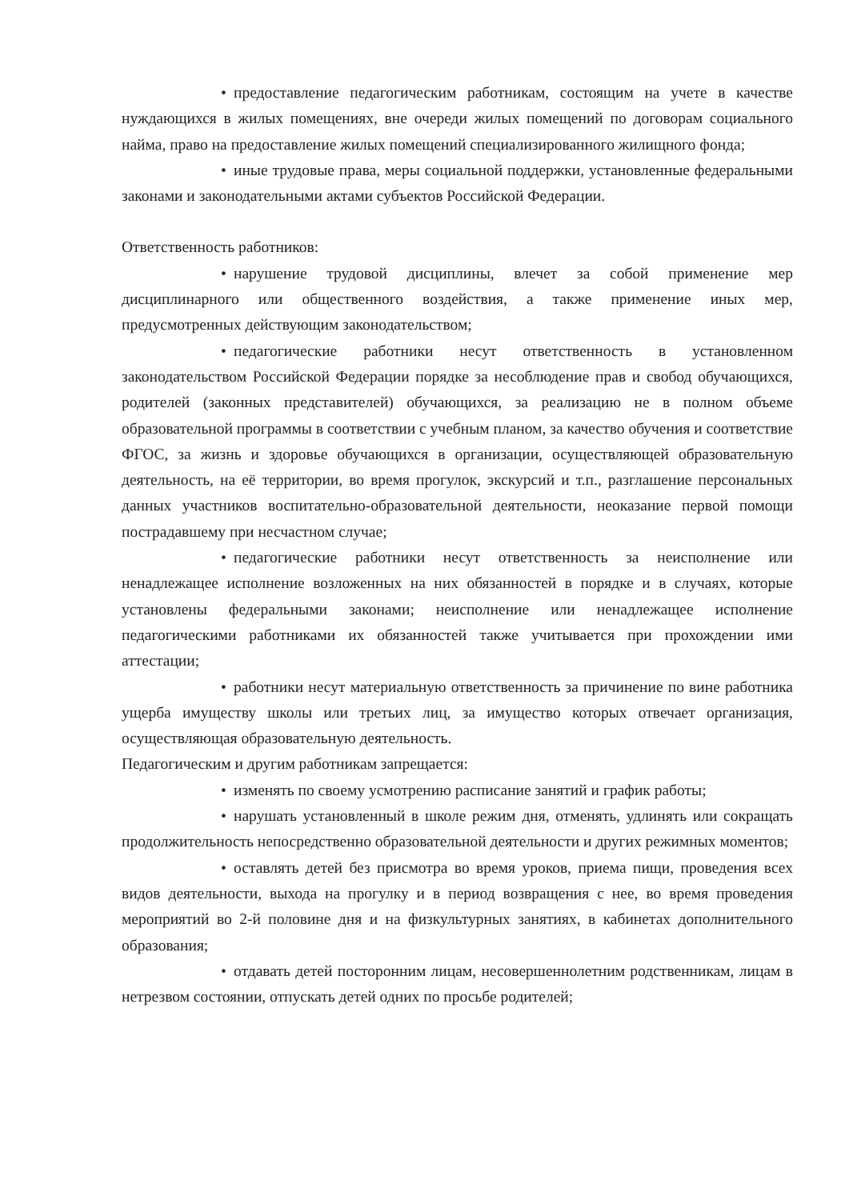• предоставление педагогическим работникам, состоящим на учете в качестве нуждающихся в жилых помещениях, вне очереди жилых помещений по договорам социального найма, право на предоставление жилых помещений специализированного жилищного фонда;
• иные трудовые права, меры социальной поддержки, установленные федеральными законами и законодательными актами субъектов Российской Федерации.
Ответственность работников:
• нарушение трудовой дисциплины, влечет за собой применение мер дисциплинарного или общественного воздействия, а также применение иных мер, предусмотренных действующим законодательством;
• педагогические работники несут ответственность в установленном законодательством Российской Федерации порядке за несоблюдение прав и свобод обучающихся, родителей (законных представителей) обучающихся, за реализацию не в полном объеме образовательной программы в соответствии с учебным планом, за качество обучения и соответствие ФГОС, за жизнь и здоровье обучающихся в организации, осуществляющей образовательную деятельность, на её территории, во время прогулок, экскурсий и т.п., разглашение персональных данных участников воспитательно-образовательной деятельности, неоказание первой помощи пострадавшему при несчастном случае;
• педагогические работники несут ответственность за неисполнение или ненадлежащее исполнение возложенных на них обязанностей в порядке и в случаях, которые установлены федеральными законами; неисполнение или ненадлежащее исполнение педагогическими работниками их обязанностей также учитывается при прохождении ими аттестации;
• работники несут материальную ответственность за причинение по вине работника ущерба имуществу школы или третьих лиц, за имущество которых отвечает организация, осуществляющая образовательную деятельность.
Педагогическим и другим работникам запрещается:
• изменять по своему усмотрению расписание занятий и график работы;
• нарушать установленный в школе режим дня, отменять, удлинять или сокращать продолжительность непосредственно образовательной деятельности и других режимных моментов;
• оставлять детей без присмотра во время уроков, приема пищи, проведения всех видов деятельности, выхода на прогулку и в период возвращения с нее, во время проведения мероприятий во 2-й половине дня и на физкультурных занятиях, в кабинетах дополнительного образования;
• отдавать детей посторонним лицам, несовершеннолетним родственникам, лицам в нетрезвом состоянии, отпускать детей одних по просьбе родителей;